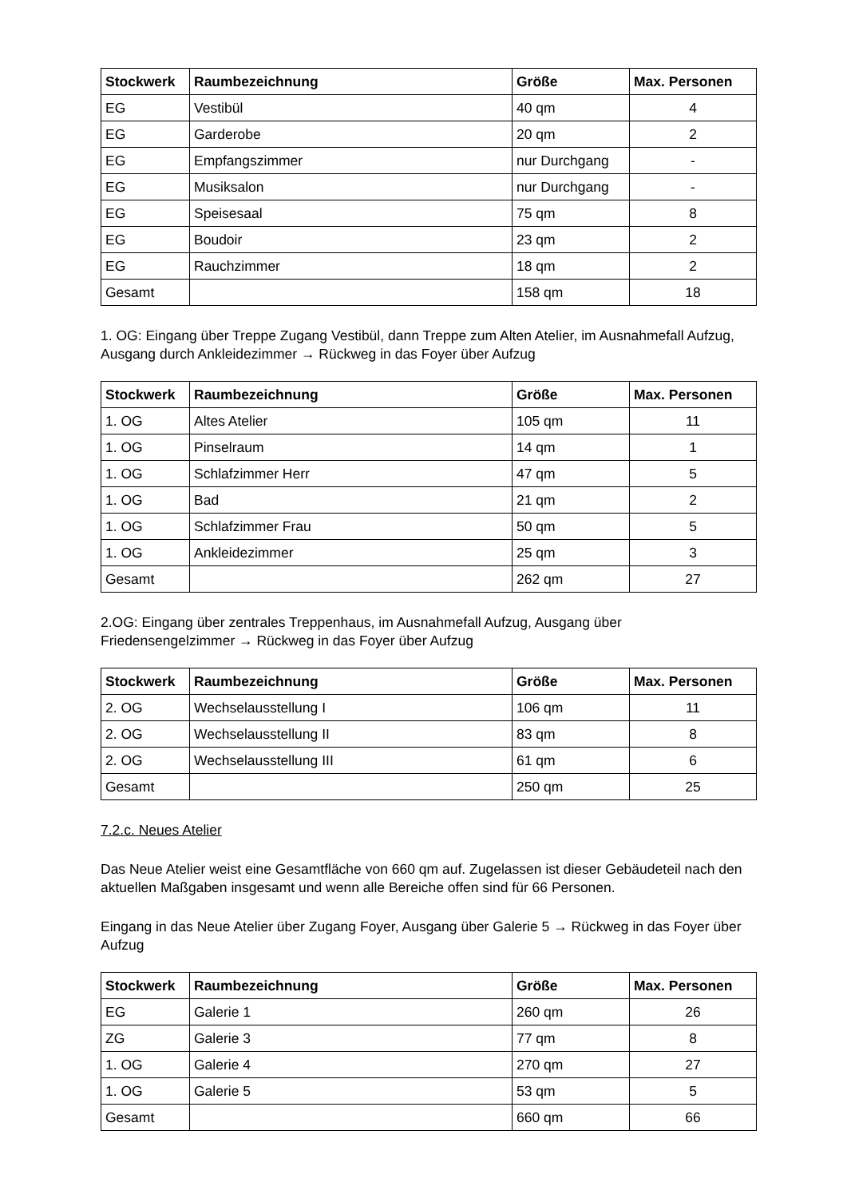| Stockwerk | Raumbezeichnung | Größe | Max. Personen |
| --- | --- | --- | --- |
| EG | Vestibül | 40 qm | 4 |
| EG | Garderobe | 20 qm | 2 |
| EG | Empfangszimmer | nur Durchgang | - |
| EG | Musiksalon | nur Durchgang | - |
| EG | Speisesaal | 75 qm | 8 |
| EG | Boudoir | 23 qm | 2 |
| EG | Rauchzimmer | 18 qm | 2 |
| Gesamt | | 158 qm | 18 |
1. OG: Eingang über Treppe Zugang Vestibül, dann Treppe zum Alten Atelier, im Ausnahmefall Aufzug, Ausgang durch Ankleidezimmer → Rückweg in das Foyer über Aufzug
| Stockwerk | Raumbezeichnung | Größe | Max. Personen |
| --- | --- | --- | --- |
| 1. OG | Altes Atelier | 105 qm | 11 |
| 1. OG | Pinselraum | 14 qm | 1 |
| 1. OG | Schlafzimmer Herr | 47 qm | 5 |
| 1. OG | Bad | 21 qm | 2 |
| 1. OG | Schlafzimmer Frau | 50 qm | 5 |
| 1. OG | Ankleidezimmer | 25 qm | 3 |
| Gesamt | | 262 qm | 27 |
2.OG: Eingang über zentrales Treppenhaus, im Ausnahmefall Aufzug, Ausgang über Friedensengelzimmer → Rückweg in das Foyer über Aufzug
| Stockwerk | Raumbezeichnung | Größe | Max. Personen |
| --- | --- | --- | --- |
| 2. OG | Wechselausstellung I | 106 qm | 11 |
| 2. OG | Wechselausstellung II | 83 qm | 8 |
| 2. OG | Wechselausstellung III | 61 qm | 6 |
| Gesamt | | 250 qm | 25 |
7.2.c. Neues Atelier
Das Neue Atelier weist eine Gesamtfläche von 660 qm auf. Zugelassen ist dieser Gebäudeteil nach den aktuellen Maßgaben insgesamt und wenn alle Bereiche offen sind für 66 Personen.
Eingang in das Neue Atelier über Zugang Foyer, Ausgang über Galerie 5 → Rückweg in das Foyer über Aufzug
| Stockwerk | Raumbezeichnung | Größe | Max. Personen |
| --- | --- | --- | --- |
| EG | Galerie 1 | 260 qm | 26 |
| ZG | Galerie 3 | 77 qm | 8 |
| 1. OG | Galerie 4 | 270 qm | 27 |
| 1. OG | Galerie 5 | 53 qm | 5 |
| Gesamt | | 660 qm | 66 |